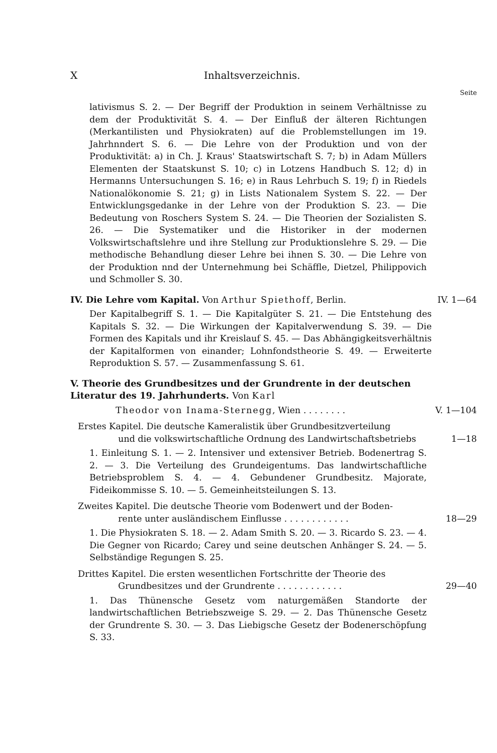X Inhaltsverzeichnis.
Seite
lativismus S. 2. — Der Begriff der Produktion in seinem Verhältnisse zu dem der Produktivität S. 4. — Der Einfluß der älteren Richtungen (Merkantilisten und Physiokraten) auf die Problemstellungen im 19. Jahrhnndert S. 6. — Die Lehre von der Produktion und von der Produktivität: a) in Ch. J. Kraus' Staatswirtschaft S. 7; b) in Adam Müllers Elementen der Staatskunst S. 10; c) in Lotzens Handbuch S. 12; d) in Hermanns Untersuchungen S. 16; e) in Raus Lehrbuch S. 19; f) in Riedels Nationalökonomie S. 21; g) in Lists Nationalem System S. 22. — Der Entwicklungsgedanke in der Lehre von der Produktion S. 23. — Die Bedeutung von Roschers System S. 24. — Die Theorien der Sozialisten S. 26. — Die Systematiker und die Historiker in der modernen Volkswirtschaftslehre und ihre Stellung zur Produktionslehre S. 29. — Die methodische Behandlung dieser Lehre bei ihnen S. 30. — Die Lehre von der Produktion nnd der Unternehmung bei Schäffle, Dietzel, Philippovich und Schmoller S. 30.
IV. Die Lehre vom Kapital. Von Arthur Spiethoff, Berlin. IV. 1—64
Der Kapitalbegriff S. 1. — Die Kapitalgüter S. 21. — Die Entstehung des Kapitals S. 32. — Die Wirkungen der Kapitalverwendung S. 39. — Die Formen des Kapitals und ihr Kreislauf S. 45. — Das Abhängigkeitsverhältnis der Kapitalformen von einander; Lohnfondstheorie S. 49. — Erweiterte Reproduktion S. 57. — Zusammenfassung S. 61.
V. Theorie des Grundbesitzes und der Grundrente in der deutschen Literatur des 19. Jahrhunderts. Von Karl
Theodor von Inama-Sternegg, Wien . . . . . . . . V. 1—104
Erstes Kapitel. Die deutsche Kameralistik über Grundbesitzverteilung
und die volkswirtschaftliche Ordnung des Landwirtschaftsbetriebs 1—18
1. Einleitung S. 1. — 2. Intensiver und extensiver Betrieb. Bodenertrag S. 2. — 3. Die Verteilung des Grundeigentums. Das landwirtschaftliche Betriebsproblem S. 4. — 4. Gebundener Grundbesitz. Majorate, Fideikommisse S. 10. — 5. Gemeinheitsteilungen S. 13.
Zweites Kapitel. Die deutsche Theorie vom Bodenwert und der Boden-
rente unter ausländischem Einflusse . . . . . . . . . . . . 18—29
1. Die Physiokraten S. 18. — 2. Adam Smith S. 20. — 3. Ricardo S. 23. — 4. Die Gegner von Ricardo; Carey und seine deutschen Anhänger S. 24. — 5. Selbständige Regungen S. 25.
Drittes Kapitel. Die ersten wesentlichen Fortschritte der Theorie des
Grundbesitzes und der Grundrente . . . . . . . . . . . . 29—40
1. Das Thünensche Gesetz vom naturgemäßen Standorte der landwirtschaftlichen Betriebszweige S. 29. — 2. Das Thünensche Gesetz der Grundrente S. 30. — 3. Das Liebigsche Gesetz der Bodenerschöpfung S. 33.